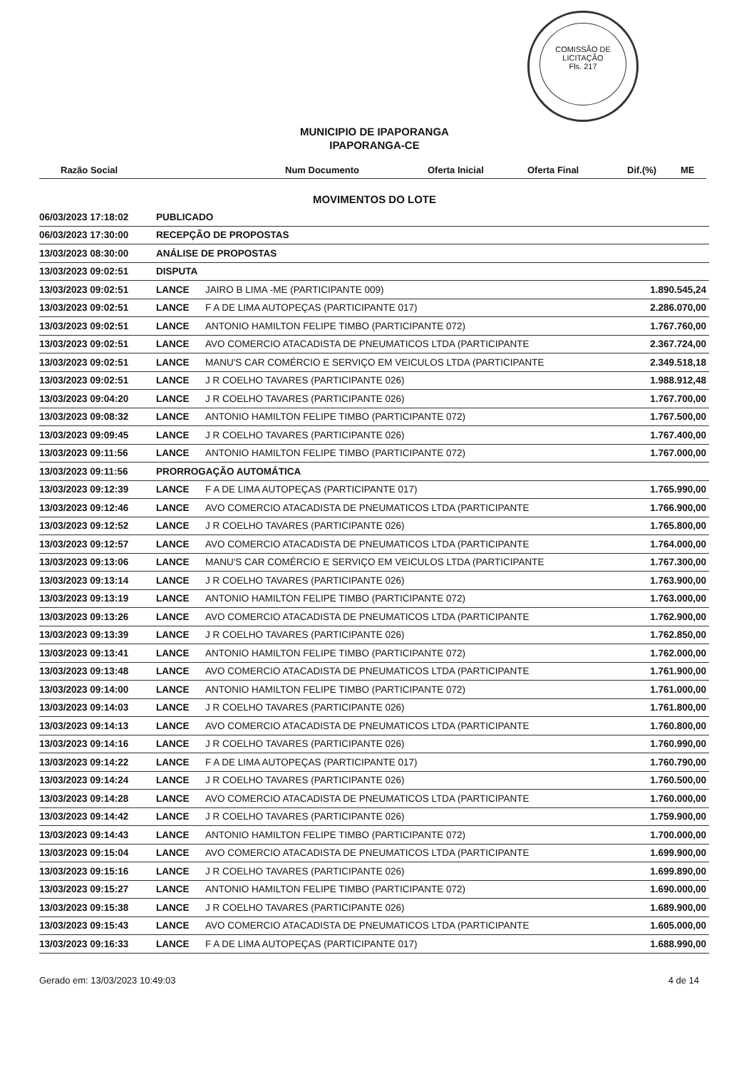COMISSÃO DE LICITAÇÃO
Fls. 217
MUNICIPIO DE IPAPORANGA
IPAPORANGA-CE
Razão Social Num Documento Oferta Inicial Oferta Final Dif.(%) ME
MOVIMENTOS DO LOTE
| 06/03/2023 17:18:02 | PUBLICADO | | |
| 06/03/2023 17:30:00 | RECEPÇÃO DE PROPOSTAS | | |
| 13/03/2023 08:30:00 | ANÁLISE DE PROPOSTAS | | |
| 13/03/2023 09:02:51 | DISPUTA | | |
| 13/03/2023 09:02:51 | LANCE | JAIRO B LIMA -ME (PARTICIPANTE 009) | 1.890.545,24 |
| 13/03/2023 09:02:51 | LANCE | F A DE LIMA AUTOPEÇAS (PARTICIPANTE 017) | 2.286.070,00 |
| 13/03/2023 09:02:51 | LANCE | ANTONIO HAMILTON FELIPE TIMBO (PARTICIPANTE 072) | 1.767.760,00 |
| 13/03/2023 09:02:51 | LANCE | AVO COMERCIO ATACADISTA DE PNEUMATICOS LTDA (PARTICIPANTE | 2.367.724,00 |
| 13/03/2023 09:02:51 | LANCE | MANU'S CAR COMÉRCIO E SERVIÇO EM VEICULOS LTDA (PARTICIPANTE | 2.349.518,18 |
| 13/03/2023 09:02:51 | LANCE | J R COELHO TAVARES (PARTICIPANTE 026) | 1.988.912,48 |
| 13/03/2023 09:04:20 | LANCE | J R COELHO TAVARES (PARTICIPANTE 026) | 1.767.700,00 |
| 13/03/2023 09:08:32 | LANCE | ANTONIO HAMILTON FELIPE TIMBO (PARTICIPANTE 072) | 1.767.500,00 |
| 13/03/2023 09:09:45 | LANCE | J R COELHO TAVARES (PARTICIPANTE 026) | 1.767.400,00 |
| 13/03/2023 09:11:56 | LANCE | ANTONIO HAMILTON FELIPE TIMBO (PARTICIPANTE 072) | 1.767.000,00 |
| 13/03/2023 09:11:56 | PRORROGAÇÃO AUTOMÁTICA | | |
| 13/03/2023 09:12:39 | LANCE | F A DE LIMA AUTOPEÇAS (PARTICIPANTE 017) | 1.765.990,00 |
| 13/03/2023 09:12:46 | LANCE | AVO COMERCIO ATACADISTA DE PNEUMATICOS LTDA (PARTICIPANTE | 1.766.900,00 |
| 13/03/2023 09:12:52 | LANCE | J R COELHO TAVARES (PARTICIPANTE 026) | 1.765.800,00 |
| 13/03/2023 09:12:57 | LANCE | AVO COMERCIO ATACADISTA DE PNEUMATICOS LTDA (PARTICIPANTE | 1.764.000,00 |
| 13/03/2023 09:13:06 | LANCE | MANU'S CAR COMÉRCIO E SERVIÇO EM VEICULOS LTDA (PARTICIPANTE | 1.767.300,00 |
| 13/03/2023 09:13:14 | LANCE | J R COELHO TAVARES (PARTICIPANTE 026) | 1.763.900,00 |
| 13/03/2023 09:13:19 | LANCE | ANTONIO HAMILTON FELIPE TIMBO (PARTICIPANTE 072) | 1.763.000,00 |
| 13/03/2023 09:13:26 | LANCE | AVO COMERCIO ATACADISTA DE PNEUMATICOS LTDA (PARTICIPANTE | 1.762.900,00 |
| 13/03/2023 09:13:39 | LANCE | J R COELHO TAVARES (PARTICIPANTE 026) | 1.762.850,00 |
| 13/03/2023 09:13:41 | LANCE | ANTONIO HAMILTON FELIPE TIMBO (PARTICIPANTE 072) | 1.762.000,00 |
| 13/03/2023 09:13:48 | LANCE | AVO COMERCIO ATACADISTA DE PNEUMATICOS LTDA (PARTICIPANTE | 1.761.900,00 |
| 13/03/2023 09:14:00 | LANCE | ANTONIO HAMILTON FELIPE TIMBO (PARTICIPANTE 072) | 1.761.000,00 |
| 13/03/2023 09:14:03 | LANCE | J R COELHO TAVARES (PARTICIPANTE 026) | 1.761.800,00 |
| 13/03/2023 09:14:13 | LANCE | AVO COMERCIO ATACADISTA DE PNEUMATICOS LTDA (PARTICIPANTE | 1.760.800,00 |
| 13/03/2023 09:14:16 | LANCE | J R COELHO TAVARES (PARTICIPANTE 026) | 1.760.990,00 |
| 13/03/2023 09:14:22 | LANCE | F A DE LIMA AUTOPEÇAS (PARTICIPANTE 017) | 1.760.790,00 |
| 13/03/2023 09:14:24 | LANCE | J R COELHO TAVARES (PARTICIPANTE 026) | 1.760.500,00 |
| 13/03/2023 09:14:28 | LANCE | AVO COMERCIO ATACADISTA DE PNEUMATICOS LTDA (PARTICIPANTE | 1.760.000,00 |
| 13/03/2023 09:14:42 | LANCE | J R COELHO TAVARES (PARTICIPANTE 026) | 1.759.900,00 |
| 13/03/2023 09:14:43 | LANCE | ANTONIO HAMILTON FELIPE TIMBO (PARTICIPANTE 072) | 1.700.000,00 |
| 13/03/2023 09:15:04 | LANCE | AVO COMERCIO ATACADISTA DE PNEUMATICOS LTDA (PARTICIPANTE | 1.699.900,00 |
| 13/03/2023 09:15:16 | LANCE | J R COELHO TAVARES (PARTICIPANTE 026) | 1.699.890,00 |
| 13/03/2023 09:15:27 | LANCE | ANTONIO HAMILTON FELIPE TIMBO (PARTICIPANTE 072) | 1.690.000,00 |
| 13/03/2023 09:15:38 | LANCE | J R COELHO TAVARES (PARTICIPANTE 026) | 1.689.900,00 |
| 13/03/2023 09:15:43 | LANCE | AVO COMERCIO ATACADISTA DE PNEUMATICOS LTDA (PARTICIPANTE | 1.605.000,00 |
| 13/03/2023 09:16:33 | LANCE | F A DE LIMA AUTOPEÇAS (PARTICIPANTE 017) | 1.688.990,00 |
Gerado em: 13/03/2023 10:49:03 4 de 14